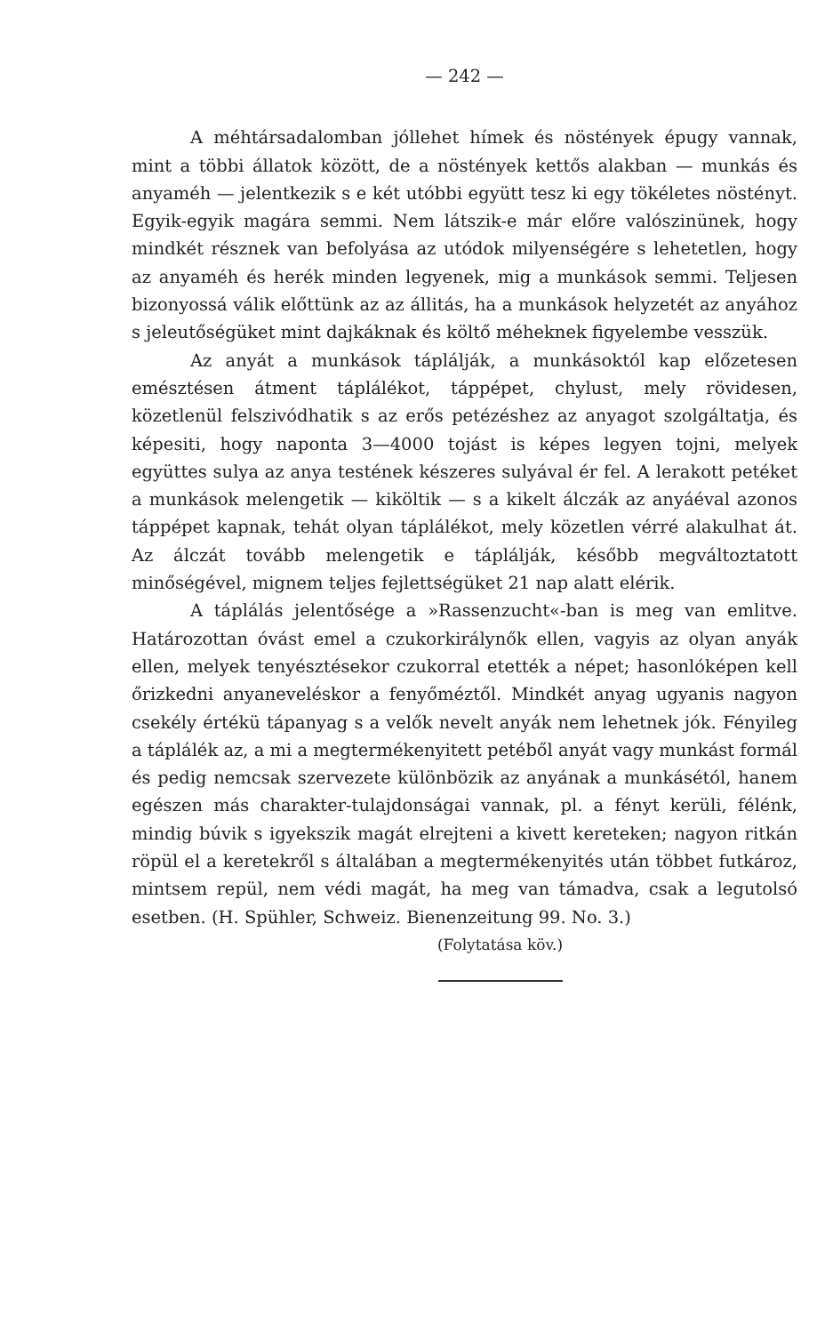— 242 —
A méhtársadalomban jóllehet hímek és nöstények épugy vannak, mint a többi állatok között, de a nöstények kettős alakban — munkás és anyaméh — jelentkezik s e két utóbbi együtt tesz ki egy tökéletes nöstényt. Egyik-egyik magára semmi. Nem látszik-e már előre valószinünek, hogy mindkét résznek van befolyása az utódok milyenségére s lehetetlen, hogy az anyaméh és herék minden legyenek, mig a munkások semmi. Teljesen bizonyossá válik előttünk az az állitás, ha a munkások helyzetét az anyához s jeleutőségüket mint dajkáknak és költő méheknek figyelembe vesszük.
Az anyát a munkások táplálják, a munkásoktól kap előzetesen emésztésen átment táplálékot, táppépet, chylust, mely rövidesen, közetlenül felszivódhatik s az erős petézéshez az anyagot szolgáltatja, és képesiti, hogy naponta 3—4000 tojást is képes legyen tojni, melyek együttes sulya az anya testének készeres sulyával ér fel. A lerakott petéket a munkások melengetik — kiköltik — s a kikelt álczák az anyáéval azonos táppépet kapnak, tehát olyan táplálékot, mely közetlen vérré alakulhat át. Az álczát tovább melengetik e táplálják, később megváltoztatott minőségével, mignem teljes fejlettségüket 21 nap alatt elérik.
A táplálás jelentősége a »Rassenzucht«-ban is meg van emlitve. Határozottan óvást emel a czukorkirálynők ellen, vagyis az olyan anyák ellen, melyek tenyésztésekor czukorral etették a népet; hasonlóképen kell őrizkedni anyaneveléskor a fenyőméztől. Mindkét anyag ugyanis nagyon csekély értékü tápanyag s a velők nevelt anyák nem lehetnek jók. Fényileg a táplálék az, a mi a megtermékenyitett petéből anyát vagy munkást formál és pedig nemcsak szervezete különbözik az anyának a munkásétól, hanem egészen más charakter-tulajdonságai vannak, pl. a fényt kerüli, félénk, mindig búvik s igyekszik magát elrejteni a kivett kereteken; nagyon ritkán röpül el a keretekről s általában a megtermékenyités után többet futkároz, mintsem repül, nem védi magát, ha meg van támadva, csak a legutolsó esetben. (H. Spühler, Schweiz. Bienenzeitung 99. No. 3.)
(Folytatása köv.)